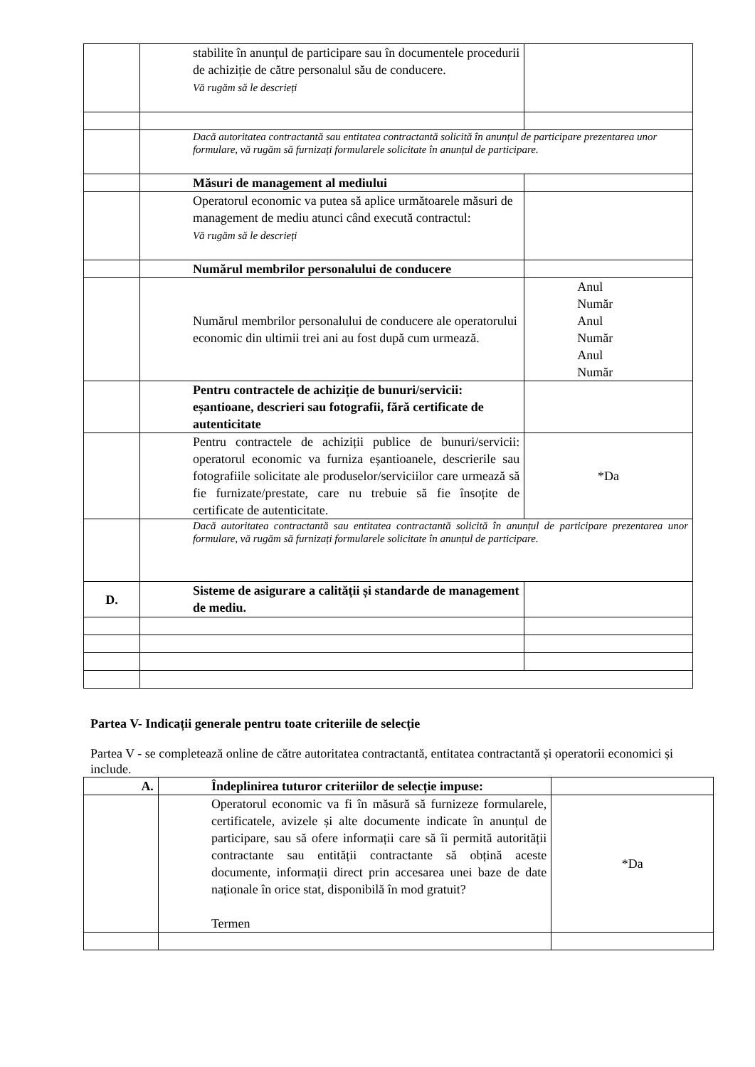| | stabilite în anunțul de participare sau în documentele procedurii de achiziție de către personalul său de conducere. Vă rugăm să le descrieți | |
| | Dacă autoritatea contractantă sau entitatea contractantă solicită în anunțul de participare prezentarea unor formulare, vă rugăm să furnizați formularele solicitate în anunțul de participare. | |
| | Măsuri de management al mediului | |
| | Operatorul economic va putea să aplice următoarele măsuri de management de mediu atunci când execută contractul: Vă rugăm să le descrieți | |
| | Numărul membrilor personalului de conducere | |
| | Numărul membrilor personalului de conducere ale operatorului economic din ultimii trei ani au fost după cum urmează. | Anul Număr Anul Număr Anul Număr |
| | Pentru contractele de achiziție de bunuri/servicii: eșantioane, descrieri sau fotografii, fără certificate de autenticitate | |
| | Pentru contractele de achiziții publice de bunuri/servicii: operatorul economic va furniza eșantioanele, descrierile sau fotografiile solicitate ale produselor/serviciilor care urmează să fie furnizate/prestate, care nu trebuie să fie însoțite de certificate de autenticitate. | *Da |
| | Dacă autoritatea contractantă sau entitatea contractantă solicită în anunțul de participare prezentarea unor formulare, vă rugăm să furnizați formularele solicitate în anunțul de participare. | |
| D. | Sisteme de asigurare a calității și standarde de management de mediu. | |
Partea V- Indicații generale pentru toate criteriile de selecție
Partea V - se completează online de către autoritatea contractantă, entitatea contractantă și operatorii economici și include.
| A. | Îndeplinirea tuturor criteriilor de selecție impuse: | |
| | Operatorul economic va fi în măsură să furnizeze formularele, certificatele, avizele și alte documente indicate în anunțul de participare, sau să ofere informații care să îi permită autorității contractante sau entității contractante să obțină aceste documente, informații direct prin accesarea unei baze de date naționale în orice stat, disponibilă în mod gratuit? Termen | *Da |